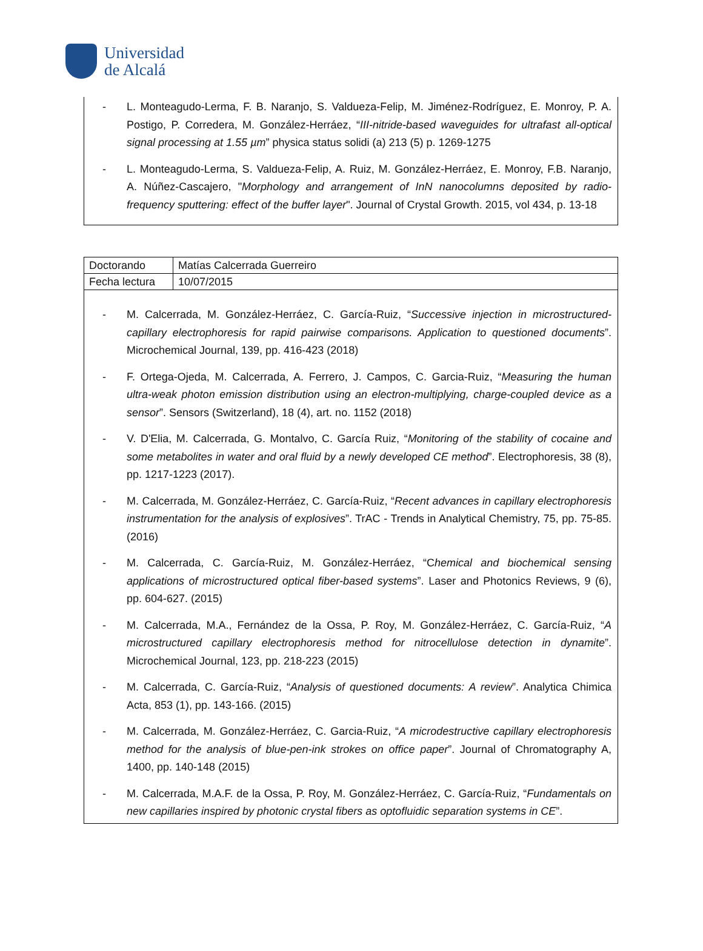Universidad
de Alcalá
- L. Monteagudo-Lerma, F. B. Naranjo, S. Valdueza-Felip, M. Jiménez-Rodríguez, E. Monroy, P. A. Postigo, P. Corredera, M. González-Herráez, “III-nitride-based waveguides for ultrafast all-optical signal processing at 1.55 µm” physica status solidi (a) 213 (5) p. 1269-1275
- L. Monteagudo-Lerma, S. Valdueza-Felip, A. Ruiz, M. González-Herráez, E. Monroy, F.B. Naranjo, A. Núñez-Cascajero, "Morphology and arrangement of InN nanocolumns deposited by radio-frequency sputtering: effect of the buffer layer". Journal of Crystal Growth. 2015, vol 434, p. 13-18
| Doctorando | Matías Calcerrada Guerreiro |
| Fecha lectura | 10/07/2015 |
- M. Calcerrada, M. González-Herráez, C. García-Ruiz, “Successive injection in microstructured-capillary electrophoresis for rapid pairwise comparisons. Application to questioned documents”. Microchemical Journal, 139, pp. 416-423 (2018)
- F. Ortega-Ojeda, M. Calcerrada, A. Ferrero, J. Campos, C. Garcia-Ruiz, “Measuring the human ultra-weak photon emission distribution using an electron-multiplying, charge-coupled device as a sensor”. Sensors (Switzerland), 18 (4), art. no. 1152 (2018)
- V. D'Elia, M. Calcerrada, G. Montalvo, C. García Ruiz, “Monitoring of the stability of cocaine and some metabolites in water and oral fluid by a newly developed CE method”. Electrophoresis, 38 (8), pp. 1217-1223 (2017).
- M. Calcerrada, M. González-Herráez, C. García-Ruiz, “Recent advances in capillary electrophoresis instrumentation for the analysis of explosives”. TrAC - Trends in Analytical Chemistry, 75, pp. 75-85. (2016)
- M. Calcerrada, C. García-Ruiz, M. González-Herráez, “Chemical and biochemical sensing applications of microstructured optical fiber-based systems”. Laser and Photonics Reviews, 9 (6), pp. 604-627. (2015)
- M. Calcerrada, M.A., Fernández de la Ossa, P. Roy, M. González-Herráez, C. García-Ruiz, “A microstructured capillary electrophoresis method for nitrocellulose detection in dynamite”. Microchemical Journal, 123, pp. 218-223 (2015)
- M. Calcerrada, C. García-Ruiz, “Analysis of questioned documents: A review”. Analytica Chimica Acta, 853 (1), pp. 143-166. (2015)
- M. Calcerrada, M. González-Herráez, C. Garcia-Ruiz, “A microdestructive capillary electrophoresis method for the analysis of blue-pen-ink strokes on office paper”. Journal of Chromatography A, 1400, pp. 140-148 (2015)
- M. Calcerrada, M.A.F. de la Ossa, P. Roy, M. González-Herráez, C. García-Ruiz, “Fundamentals on new capillaries inspired by photonic crystal fibers as optofluidic separation systems in CE”.